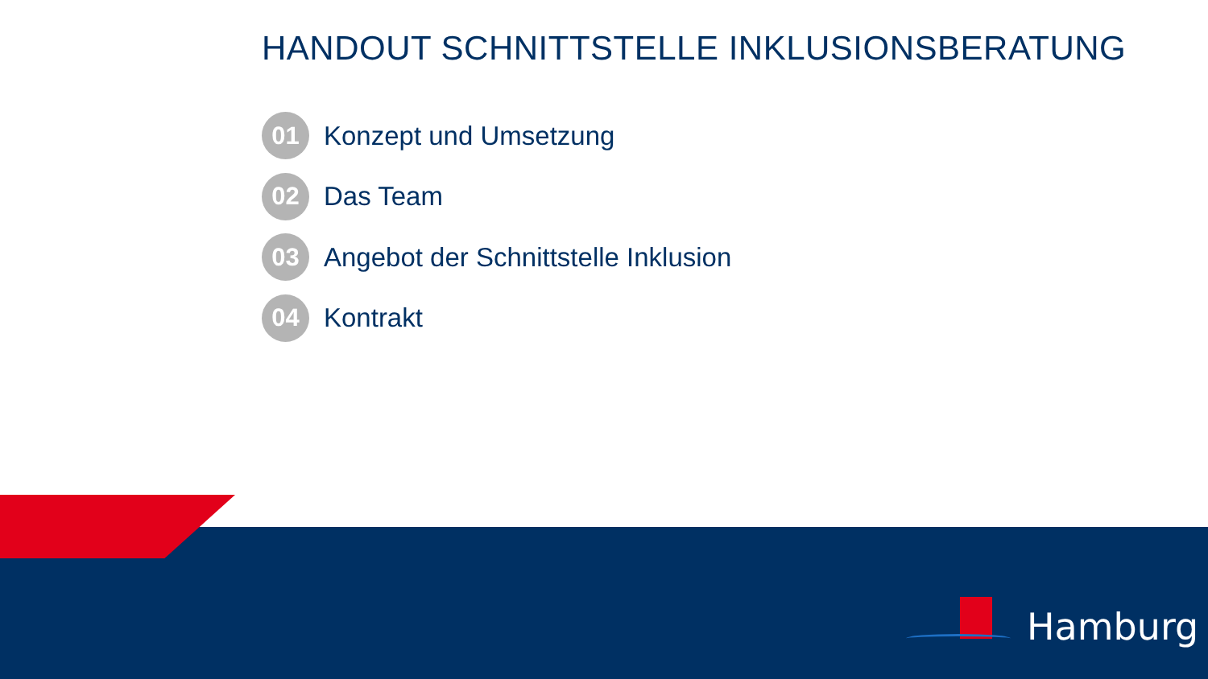HANDOUT SCHNITTSTELLE INKLUSIONSBERATUNG
01 Konzept und Umsetzung
02 Das Team
03 Angebot der Schnittstelle Inklusion
04 Kontrakt
Hamburg